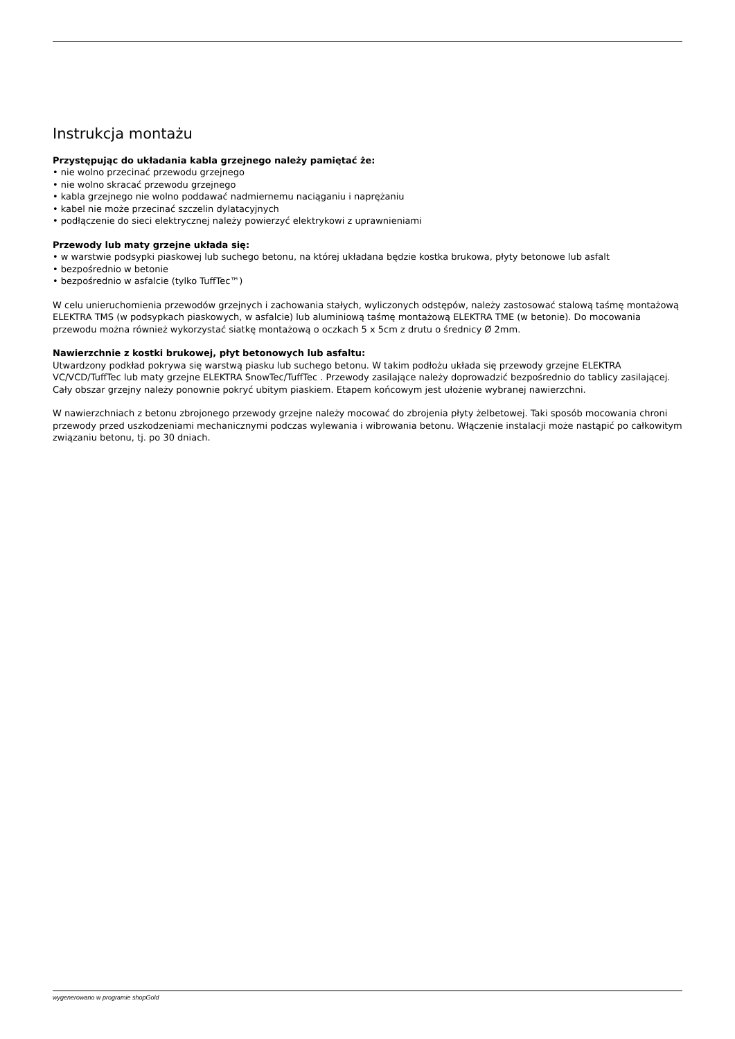Instrukcja montażu
Przystępując do układania kabla grzejnego należy pamiętać że:
• nie wolno przecinać przewodu grzejnego
• nie wolno skracać przewodu grzejnego
• kabla grzejnego nie wolno poddawać nadmiernemu naciąganiu i naprężaniu
• kabel nie może przecinać szczelin dylatacyjnych
• podłączenie do sieci elektrycznej należy powierzyć elektrykowi z uprawnieniami
Przewody lub maty grzejne układa się:
• w warstwie podsypki piaskowej lub suchego betonu, na której układana będzie kostka brukowa, płyty betonowe lub asfalt
• bezpośrednio w betonie
• bezpośrednio w asfalcie (tylko TuffTec™)
W celu unieruchomienia przewodów grzejnych i zachowania stałych, wyliczonych odstępów, należy zastosować stalową taśmę montażową ELEKTRA TMS (w podsypkach piaskowych, w asfalcie) lub aluminiową taśmę montażową ELEKTRA TME (w betonie). Do mocowania przewodu można również wykorzystać siatkę montażową o oczkach 5 x 5cm z drutu o średnicy Ø 2mm.
Nawierzchnie z kostki brukowej, płyt betonowych lub asfaltu:
Utwardzony podkład pokrywa się warstwą piasku lub suchego betonu. W takim podłożu układa się przewody grzejne ELEKTRA VC/VCD/TuffTec lub maty grzejne ELEKTRA SnowTec/TuffTec . Przewody zasilające należy doprowadzić bezpośrednio do tablicy zasilającej. Cały obszar grzejny należy ponownie pokryć ubitym piaskiem. Etapem końcowym jest ułożenie wybranej nawierzchni.
W nawierzchniach z betonu zbrojonego przewody grzejne należy mocować do zbrojenia płyty żelbetowej. Taki sposób mocowania chroni przewody przed uszkodzeniami mechanicznymi podczas wylewania i wibrowania betonu. Włączenie instalacji może nastąpić po całkowitym związaniu betonu, tj. po 30 dniach.
wygenerowano w programie shopGold